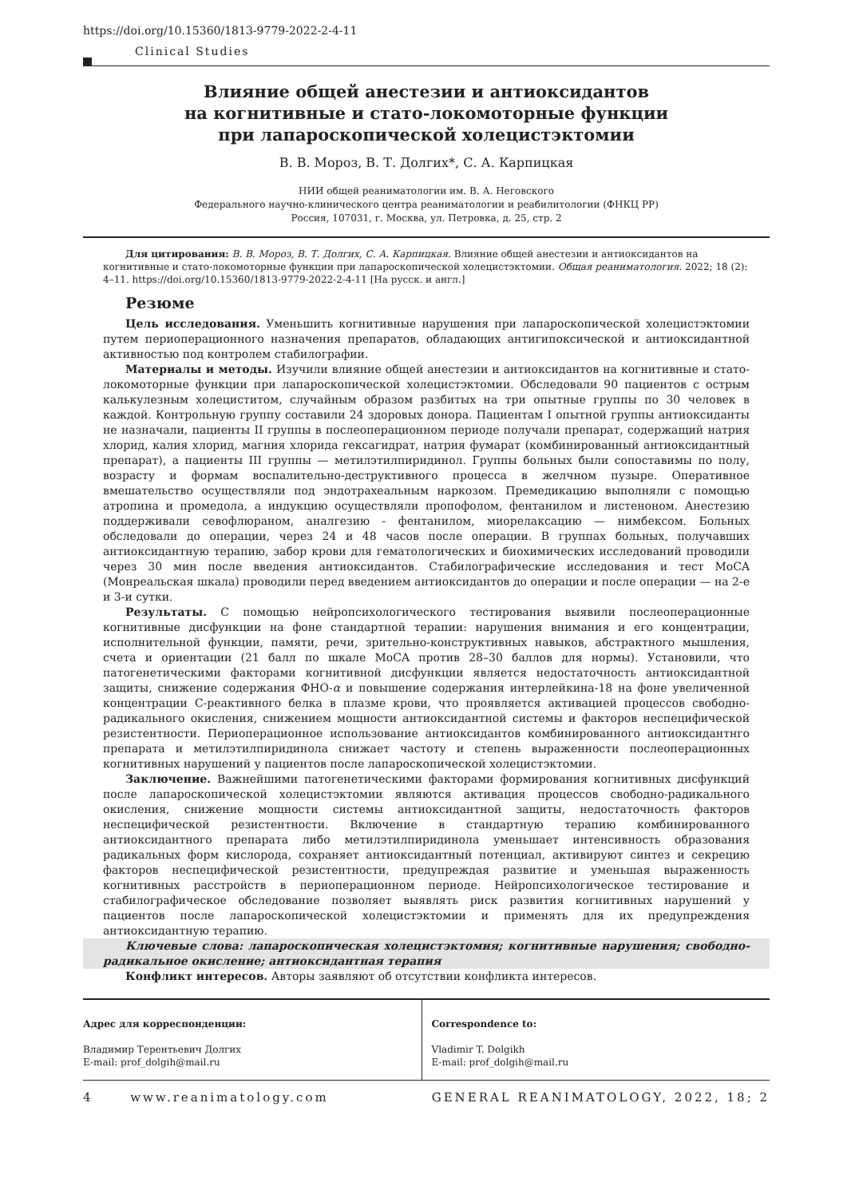https://doi.org/10.15360/1813-9779-2022-2-4-11
Clinical Studies
Влияние общей анестезии и антиоксидантов
на когнитивные и стато-локомоторные функции
при лапароскопической холецистэктомии
В. В. Мороз, В. Т. Долгих*, С. А. Карпицкая
НИИ общей реаниматологии им. В. А. Неговского
Федерального научно-клинического центра реаниматологии и реабилитологии (ФНКЦ РР)
Россия, 107031, г. Москва, ул. Петровка, д. 25, стр. 2
Для цитирования: В. В. Мороз, В. Т. Долгих, С. А. Карпицкая. Влияние общей анестезии и антиоксидантов на когнитивные и стато-локомоторные функции при лапароскопической холецистэктомии. Общая реаниматология. 2022; 18 (2): 4–11. https://doi.org/10.15360/1813-9779-2022-2-4-11 [На русск. и англ.]
Резюме
Цель исследования. Уменьшить когнитивные нарушения при лапароскопической холецистэктомии путем периоперационного назначения препаратов, обладающих антигипоксической и антиоксидантной активностью под контролем стабилографии.
Материалы и методы. Изучили влияние общей анестезии и антиоксидантов на когнитивные и стато-локомоторные функции при лапароскопической холецистэктомии. Обследовали 90 пациентов с острым калькулезным холециститом, случайным образом разбитых на три опытные группы по 30 человек в каждой. Контрольную группу составили 24 здоровых донора. Пациентам I опытной группы антиоксиданты не назначали, пациенты II группы в послеоперационном периоде получали препарат, содержащий натрия хлорид, калия хлорид, магния хлорида гексагидрат, натрия фумарат (комбинированный антиоксидантный препарат), а пациенты III группы — метилэтилпиридинол. Группы больных были сопоставимы по полу, возрасту и формам воспалительно-деструктивного процесса в желчном пузыре. Оперативное вмешательство осуществляли под эндотрахеальным наркозом. Премедикацию выполняли с помощью атропина и промедола, а индукцию осуществляли пропофолом, фентанилом и листеноном. Анестезию поддерживали севофлюраном, аналгезию - фентанилом, миорелаксацию — нимбексом. Больных обследовали до операции, через 24 и 48 часов после операции. В группах больных, получавших антиоксидантную терапию, забор крови для гематологических и биохимических исследований проводили через 30 мин после введения антиоксидантов. Стабилографические исследования и тест MoCA (Монреальская шкала) проводили перед введением антиоксидантов до операции и после операции — на 2-е и 3-и сутки.
Результаты. С помощью нейропсихологического тестирования выявили послеоперационные когнитивные дисфункции на фоне стандартной терапии: нарушения внимания и его концентрации, исполнительной функции, памяти, речи, зрительно-конструктивных навыков, абстрактного мышления, счета и ориентации (21 балл по шкале MoCA против 28–30 баллов для нормы). Установили, что патогенетическими факторами когнитивной дисфункции является недостаточность антиоксидантной защиты, снижение содержания ФНО-α и повышение содержания интерлейкина-18 на фоне увеличенной концентрации С-реактивного белка в плазме крови, что проявляется активацией процессов свободно-радикального окисления, снижением мощности антиоксидантной системы и факторов неспецифической резистентности. Периоперационное использование антиоксидантов комбинированного антиоксидантнго препарата и метилэтилпиридинола снижает частоту и степень выраженности послеоперационных когнитивных нарушений у пациентов после лапароскопической холецистэктомии.
Заключение. Важнейшими патогенетическими факторами формирования когнитивных дисфункций после лапароскопической холецистэктомии являются активация процессов свободно-радикального окисления, снижение мощности системы антиоксидантной защиты, недостаточность факторов неспецифической резистентности. Включение в стандартную терапию комбинированного антиоксидантного препарата либо метилэтилпиридинола уменьшает интенсивность образования радикальных форм кислорода, сохраняет антиоксидантный потенциал, активируют синтез и секрецию факторов неспецифической резистентности, предупреждая развитие и уменьшая выраженность когнитивных расстройств в периоперационном периоде. Нейропсихологическое тестирование и стабилографическое обследование позволяет выявлять риск развития когнитивных нарушений у пациентов после лапароскопической холецистэктомии и применять для их предупреждения антиоксидантную терапию.
Ключевые слова: лапароскопическая холецистэктомия; когнитивные нарушения; свободно-радикальное окисление; антиоксидантная терапия
Конфликт интересов. Авторы заявляют об отсутствии конфликта интересов.
Адрес для корреспонденции:
Владимир Терентьевич Долгих
E-mail: prof_dolgih@mail.ru
Correspondence to:
Vladimir T. Dolgikh
E-mail: prof_dolgih@mail.ru
4 www.reanimatology.com GENERAL REANIMATOLOGY, 2022, 18; 2